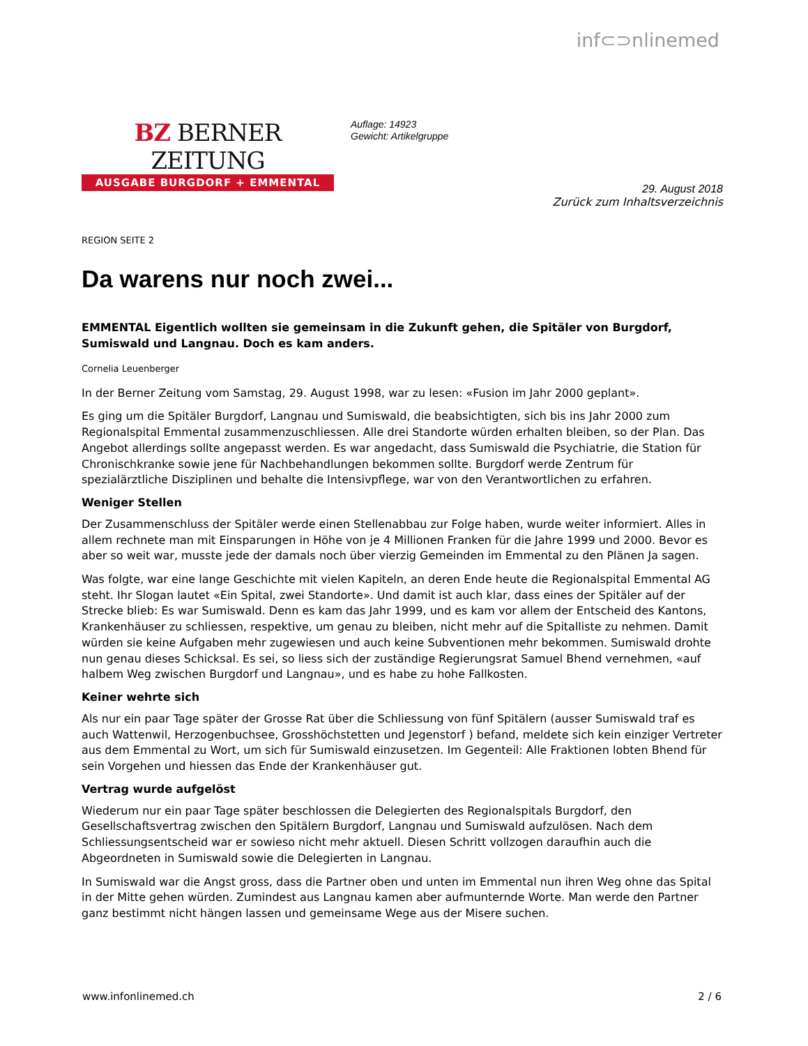inf⊂⊃nlinemed
BZ BERNER ZEITUNG
AUSGABE BURGDORF + EMMENTAL
Auflage: 14923
Gewicht: Artikelgruppe
29. August 2018
Zurück zum Inhaltsverzeichnis
REGION SEITE 2
Da warens nur noch zwei...
EMMENTAL Eigentlich wollten sie gemeinsam in die Zukunft gehen, die Spitäler von Burgdorf, Sumiswald und Langnau. Doch es kam anders.
Cornelia Leuenberger
In der Berner Zeitung vom Samstag, 29. August 1998, war zu lesen: «Fusion im Jahr 2000 geplant».
Es ging um die Spitäler Burgdorf, Langnau und Sumiswald, die beabsichtigten, sich bis ins Jahr 2000 zum Regionalspital Emmental zusammenzuschliessen. Alle drei Standorte würden erhalten bleiben, so der Plan. Das Angebot allerdings sollte angepasst werden. Es war angedacht, dass Sumiswald die Psychiatrie, die Station für Chronischkranke sowie jene für Nachbehandlungen bekommen sollte. Burgdorf werde Zentrum für spezialärztliche Disziplinen und behalte die Intensivpflege, war von den Verantwortlichen zu erfahren.
Weniger Stellen
Der Zusammenschluss der Spitäler werde einen Stellenabbau zur Folge haben, wurde weiter informiert. Alles in allem rechnete man mit Einsparungen in Höhe von je 4 Millionen Franken für die Jahre 1999 und 2000. Bevor es aber so weit war, musste jede der damals noch über vierzig Gemeinden im Emmental zu den Plänen Ja sagen.
Was folgte, war eine lange Geschichte mit vielen Kapiteln, an deren Ende heute die Regionalspital Emmental AG steht. Ihr Slogan lautet «Ein Spital, zwei Standorte». Und damit ist auch klar, dass eines der Spitäler auf der Strecke blieb: Es war Sumiswald. Denn es kam das Jahr 1999, und es kam vor allem der Entscheid des Kantons, Krankenhäuser zu schliessen, respektive, um genau zu bleiben, nicht mehr auf die Spitalliste zu nehmen. Damit würden sie keine Aufgaben mehr zugewiesen und auch keine Subventionen mehr bekommen. Sumiswald drohte nun genau dieses Schicksal. Es sei, so liess sich der zuständige Regierungsrat Samuel Bhend vernehmen, «auf halbem Weg zwischen Burgdorf und Langnau», und es habe zu hohe Fallkosten.
Keiner wehrte sich
Als nur ein paar Tage später der Grosse Rat über die Schliessung von fünf Spitälern (ausser Sumiswald traf es auch Wattenwil, Herzogenbuchsee, Grosshöchstetten und Jegenstorf ) befand, meldete sich kein einziger Vertreter aus dem Emmental zu Wort, um sich für Sumiswald einzusetzen. Im Gegenteil: Alle Fraktionen lobten Bhend für sein Vorgehen und hiessen das Ende der Krankenhäuser gut.
Vertrag wurde aufgelöst
Wiederum nur ein paar Tage später beschlossen die Delegierten des Regionalspitals Burgdorf, den Gesellschaftsvertrag zwischen den Spitälern Burgdorf, Langnau und Sumiswald aufzulösen. Nach dem Schliessungsentscheid war er sowieso nicht mehr aktuell. Diesen Schritt vollzogen daraufhin auch die Abgeordneten in Sumiswald sowie die Delegierten in Langnau.
In Sumiswald war die Angst gross, dass die Partner oben und unten im Emmental nun ihren Weg ohne das Spital in der Mitte gehen würden. Zumindest aus Langnau kamen aber aufmunternde Worte. Man werde den Partner ganz bestimmt nicht hängen lassen und gemeinsame Wege aus der Misere suchen.
www.infonlinemed.ch 2 / 6